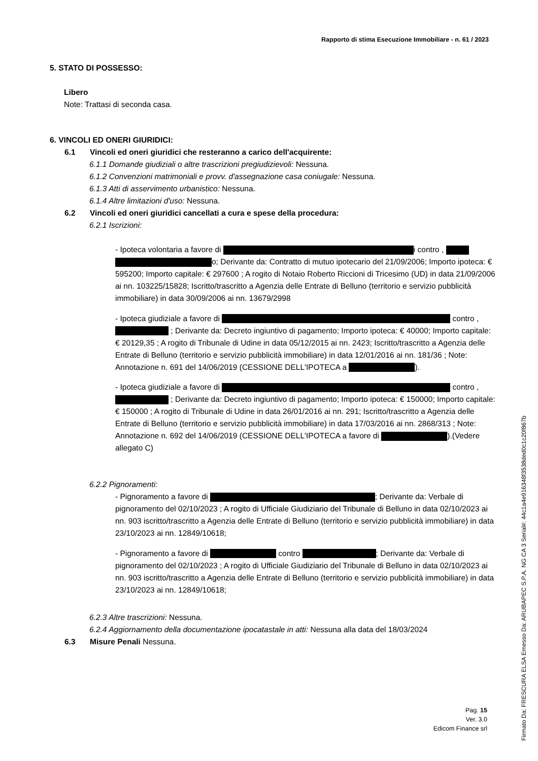Rapporto di stima Esecuzione Immobiliare - n. 61 / 2023
5. STATO DI POSSESSO:
Libero
Note: Trattasi di seconda casa.
6. VINCOLI ED ONERI GIURIDICI:
6.1 Vincoli ed oneri giuridici che resteranno a carico dell'acquirente:
6.1.1 Domande giudiziali o altre trascrizioni pregiudizievoli: Nessuna.
6.1.2 Convenzioni matrimoniali e provv. d'assegnazione casa coniugale: Nessuna.
6.1.3 Atti di asservimento urbanistico: Nessuna.
6.1.4 Altre limitazioni d'uso: Nessuna.
6.2 Vincoli ed oneri giuridici cancellati a cura e spese della procedura:
6.2.1 Iscrizioni:
- Ipoteca volontaria a favore di i contro , o; Derivante da: Contratto di mutuo ipotecario del 21/09/2006; Importo ipoteca: € 595200; Importo capitale: € 297600 ; A rogito di Notaio Roberto Riccioni di Tricesimo (UD) in data 21/09/2006 ai nn. 103225/15828; Iscritto/trascritto a Agenzia delle Entrate di Belluno (territorio e servizio pubblicità immobiliare) in data 30/09/2006 ai nn. 13679/2998
- Ipoteca giudiziale a favore di contro , ; Derivante da: Decreto ingiuntivo di pagamento; Importo ipoteca: € 40000; Importo capitale: € 20129,35 ; A rogito di Tribunale di Udine in data 05/12/2015 ai nn. 2423; Iscritto/trascritto a Agenzia delle Entrate di Belluno (territorio e servizio pubblicità immobiliare) in data 12/01/2016 ai nn. 181/36 ; Note: Annotazione n. 691 del 14/06/2019 (CESSIONE DELL'IPOTECA a ).
- Ipoteca giudiziale a favore di contro , ; Derivante da: Decreto ingiuntivo di pagamento; Importo ipoteca: € 150000; Importo capitale: € 150000 ; A rogito di Tribunale di Udine in data 26/01/2016 ai nn. 291; Iscritto/trascritto a Agenzia delle Entrate di Belluno (territorio e servizio pubblicità immobiliare) in data 17/03/2016 ai nn. 2868/313 ; Note: Annotazione n. 692 del 14/06/2019 (CESSIONE DELL'IPOTECA a favore di ).(Vedere allegato C)
6.2.2 Pignoramenti:
- Pignoramento a favore di ; Derivante da: Verbale di pignoramento del 02/10/2023 ; A rogito di Ufficiale Giudiziario del Tribunale di Belluno in data 02/10/2023 ai nn. 903 iscritto/trascritto a Agenzia delle Entrate di Belluno (territorio e servizio pubblicità immobiliare) in data 23/10/2023 ai nn. 12849/10618;
- Pignoramento a favore di contro ; Derivante da: Verbale di pignoramento del 02/10/2023 ; A rogito di Ufficiale Giudiziario del Tribunale di Belluno in data 02/10/2023 ai nn. 903 iscritto/trascritto a Agenzia delle Entrate di Belluno (territorio e servizio pubblicità immobiliare) in data 23/10/2023 ai nn. 12849/10618;
6.2.3 Altre trascrizioni: Nessuna.
6.2.4 Aggiornamento della documentazione ipocatastale in atti: Nessuna alla data del 18/03/2024
6.3 Misure Penali Nessuna.
Pag. 15
Ver. 3.0
Edicom Finance srl
Firmato Da: FRESCURA ELSA Emesso Da: ARUBAPEC S.P.A. NG CA 3 Serial#: 44c1a4e916348f3538ded0c1c20f867b